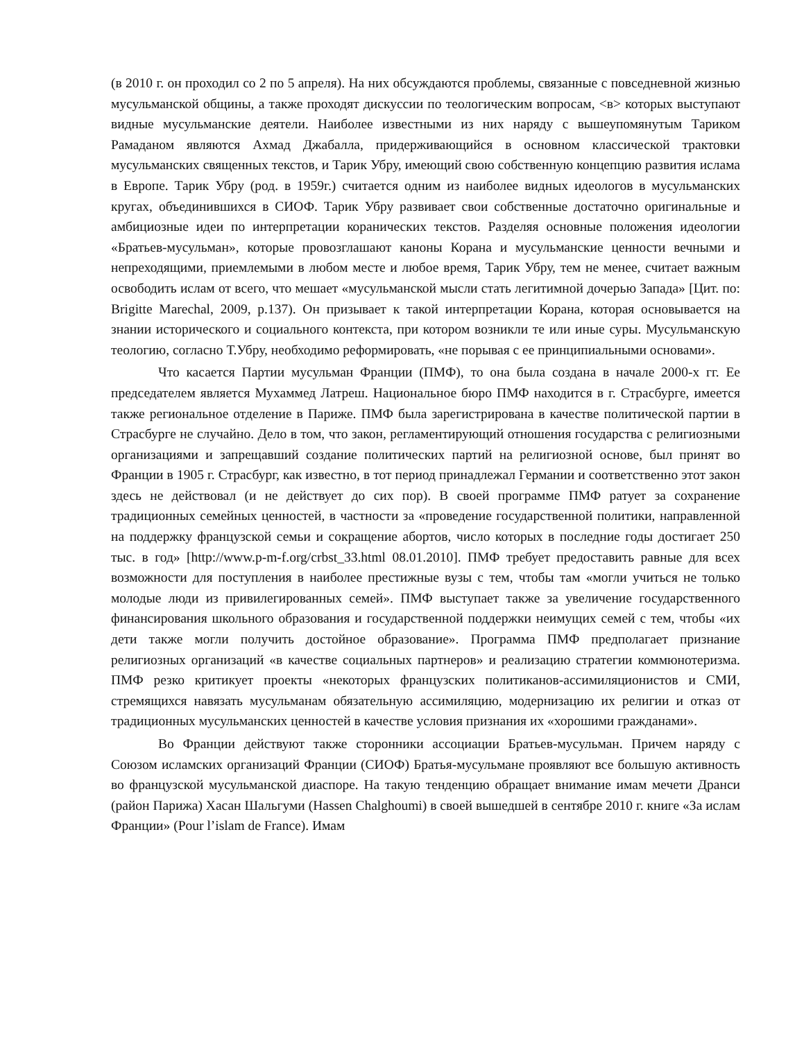(в 2010 г. он проходил со 2 по 5 апреля). На них обсуждаются проблемы, связанные с повседневной жизнью мусульманской общины, а также проходят дискуссии по теологическим вопросам, <в> которых выступают видные мусульманские деятели. Наиболее известными из них наряду с вышеупомянутым Тариком Рамаданом являются Ахмад Джабалла, придерживающийся в основном классической трактовки мусульманских священных текстов, и Тарик Убру, имеющий свою собственную концепцию развития ислама в Европе. Тарик Убру (род. в 1959г.) считается одним из наиболее видных идеологов в мусульманских кругах, объединившихся в СИОФ. Тарик Убру развивает свои собственные достаточно оригинальные и амбициозные идеи по интерпретации коранических текстов. Разделяя основные положения идеологии «Братьев-мусульман», которые провозглашают каноны Корана и мусульманские ценности вечными и непреходящими, приемлемыми в любом месте и любое время, Тарик Убру, тем не менее, считает важным освободить ислам от всего, что мешает «мусульманской мысли стать легитимной дочерью Запада» [Цит. по: Brigitte Marechal, 2009, p.137). Он призывает к такой интерпретации Корана, которая основывается на знании исторического и социального контекста, при котором возникли те или иные суры. Мусульманскую теологию, согласно Т.Убру, необходимо реформировать, «не порывая с ее принципиальными основами».
Что касается Партии мусульман Франции (ПМФ), то она была создана в начале 2000-х гг. Ее председателем является Мухаммед Латреш. Национальное бюро ПМФ находится в г. Страсбурге, имеется также региональное отделение в Париже. ПМФ была зарегистрирована в качестве политической партии в Страсбурге не случайно. Дело в том, что закон, регламентирующий отношения государства с религиозными организациями и запрещавший создание политических партий на религиозной основе, был принят во Франции в 1905 г. Страсбург, как известно, в тот период принадлежал Германии и соответственно этот закон здесь не действовал (и не действует до сих пор). В своей программе ПМФ ратует за сохранение традиционных семейных ценностей, в частности за «проведение государственной политики, направленной на поддержку французской семьи и сокращение абортов, число которых в последние годы достигает 250 тыс. в год» [http://www.p-m-f.org/crbst_33.html 08.01.2010]. ПМФ требует предоставить равные для всех возможности для поступления в наиболее престижные вузы с тем, чтобы там «могли учиться не только молодые люди из привилегированных семей». ПМФ выступает также за увеличение государственного финансирования школьного образования и государственной поддержки неимущих семей с тем, чтобы «их дети также могли получить достойное образование». Программа ПМФ предполагает признание религиозных организаций «в качестве социальных партнеров» и реализацию стратегии коммюнотеризма. ПМФ резко критикует проекты «некоторых французских политиканов-ассимиляционистов и СМИ, стремящихся навязать мусульманам обязательную ассимиляцию, модернизацию их религии и отказ от традиционных мусульманских ценностей в качестве условия признания их «хорошими гражданами».
Во Франции действуют также сторонники ассоциации Братьев-мусульман. Причем наряду с Союзом исламских организаций Франции (СИОФ) Братья-мусульмане проявляют все большую активность во французской мусульманской диаспоре. На такую тенденцию обращает внимание имам мечети Дранси (район Парижа) Хасан Шальгуми (Hassen Chalghoumi) в своей вышедшей в сентябре 2010 г. книге «За ислам Франции» (Pour l’islam de France). Имам